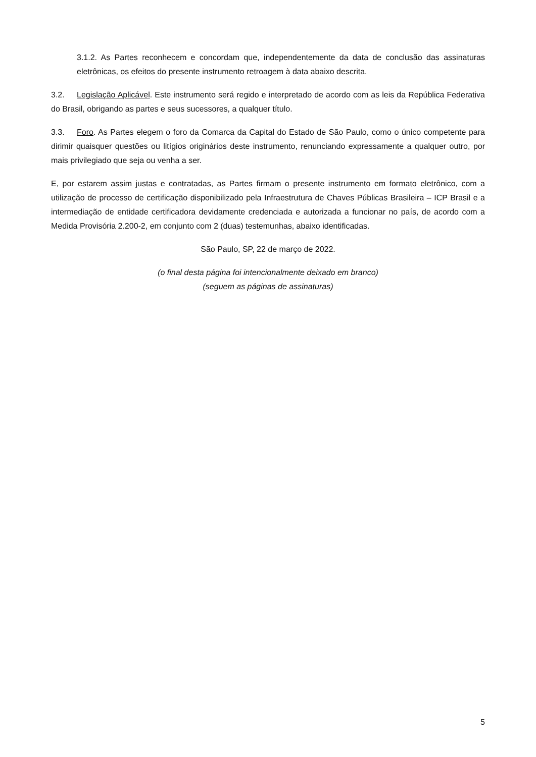3.1.2. As Partes reconhecem e concordam que, independentemente da data de conclusão das assinaturas eletrônicas, os efeitos do presente instrumento retroagem à data abaixo descrita.
3.2. Legislação Aplicável. Este instrumento será regido e interpretado de acordo com as leis da República Federativa do Brasil, obrigando as partes e seus sucessores, a qualquer título.
3.3. Foro. As Partes elegem o foro da Comarca da Capital do Estado de São Paulo, como o único competente para dirimir quaisquer questões ou litígios originários deste instrumento, renunciando expressamente a qualquer outro, por mais privilegiado que seja ou venha a ser.
E, por estarem assim justas e contratadas, as Partes firmam o presente instrumento em formato eletrônico, com a utilização de processo de certificação disponibilizado pela Infraestrutura de Chaves Públicas Brasileira – ICP Brasil e a intermediação de entidade certificadora devidamente credenciada e autorizada a funcionar no país, de acordo com a Medida Provisória 2.200-2, em conjunto com 2 (duas) testemunhas, abaixo identificadas.
São Paulo, SP, 22 de março de 2022.
(o final desta página foi intencionalmente deixado em branco)
(seguem as páginas de assinaturas)
5